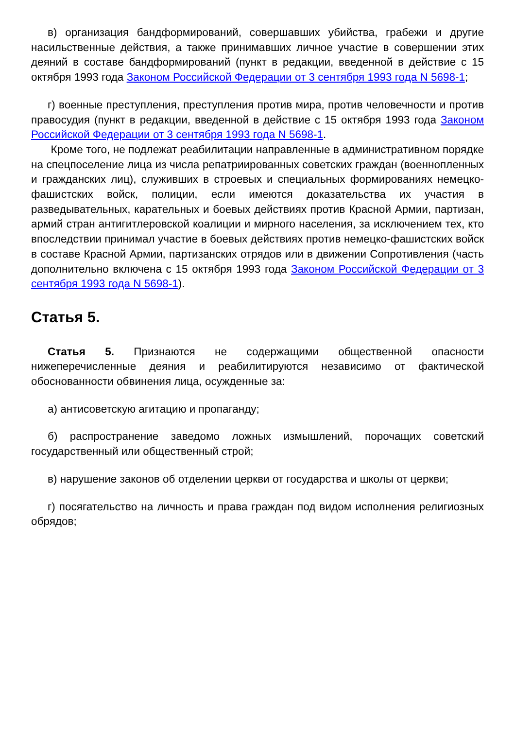в) организация бандформирований, совершавших убийства, грабежи и другие насильственные действия, а также принимавших личное участие в совершении этих деяний в составе бандформирований (пункт в редакции, введенной в действие с 15 октября 1993 года Законом Российской Федерации от 3 сентября 1993 года N 5698-1;
г) военные преступления, преступления против мира, против человечности и против правосудия (пункт в редакции, введенной в действие с 15 октября 1993 года Законом Российской Федерации от 3 сентября 1993 года N 5698-1.
Кроме того, не подлежат реабилитации направленные в административном порядке на спецпоселение лица из числа репатриированных советских граждан (военнопленных и гражданских лиц), служивших в строевых и специальных формированиях немецко-фашистских войск, полиции, если имеются доказательства их участия в разведывательных, карательных и боевых действиях против Красной Армии, партизан, армий стран антигитлеровской коалиции и мирного населения, за исключением тех, кто впоследствии принимал участие в боевых действиях против немецко-фашистских войск в составе Красной Армии, партизанских отрядов или в движении Сопротивления (часть дополнительно включена с 15 октября 1993 года Законом Российской Федерации от 3 сентября 1993 года N 5698-1).
Статья 5.
Статья 5. Признаются не содержащими общественной опасности нижеперечисленные деяния и реабилитируются независимо от фактической обоснованности обвинения лица, осужденные за:
а) антисоветскую агитацию и пропаганду;
б) распространение заведомо ложных измышлений, порочащих советский государственный или общественный строй;
в) нарушение законов об отделении церкви от государства и школы от церкви;
г) посягательство на личность и права граждан под видом исполнения религиозных обрядов;